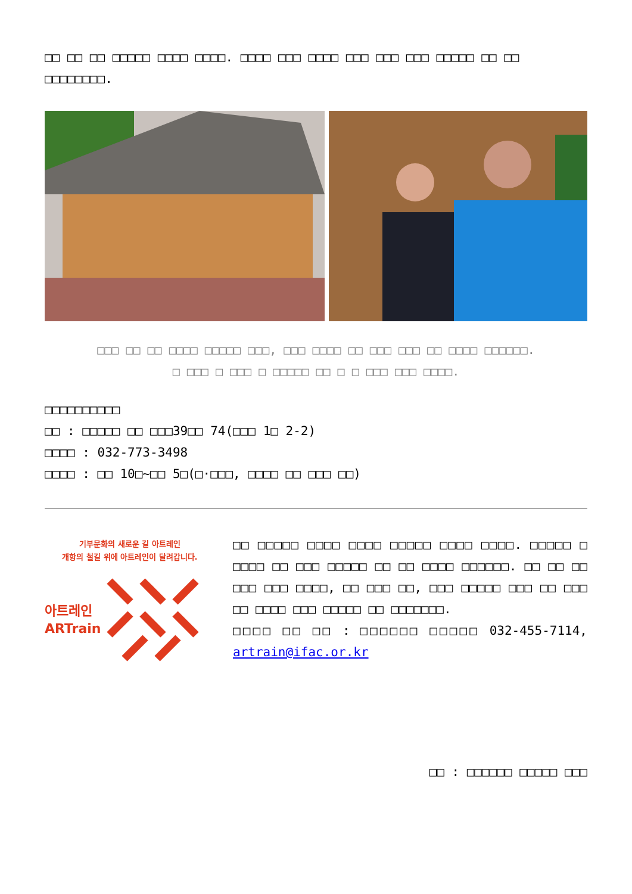□□ □□ □□ □□□□□ □□□□ □□□□. □□□□ □□□ □□□□ □□□ □□□ □□□ □□□□□ □□ □□ □□□□□□□□.
□□□ □□ □□ □□□□ □□□□□ □□□, □□□ □□□□ □□ □□□ □□□ □□ □□□□ □□□□□□.
□ □□□ □ □□□ □ □□□□□ □□ □ □ □□□ □□□ □□□□.
□□□□□□□□□□
□□ : □□□□□ □□ □□□39□□ 74(□□□ 1□ 2-2)
□□□□ : 032-773-3498
□□□□ : □□ 10□~□□ 5□(□·□□□, □□□□ □□ □□□ □□)
기부문화의 새로운 길 아트레인
개항의 철길 위에 아트레인이 달려갑니다.
아트레인
ARTrain
□□ □□□□□ □□□□ □□□□ □□□□□ □□□□ □□□□. □□□□□ □ □□□□ □□ □□□ □□□□□ □□ □□ □□□□ □□□□□□. □□ □□ □□ □□□ □□□ □□□□, □□ □□□ □□, □□□ □□□□□ □□□ □□ □□□ □□ □□□□ □□□ □□□□□ □□ □□□□□□□.
□□□□ □□ □□ : □□□□□□ □□□□□ 032-455-7114, artrain@ifac.or.kr
□□ : □□□□□□ □□□□□ □□□